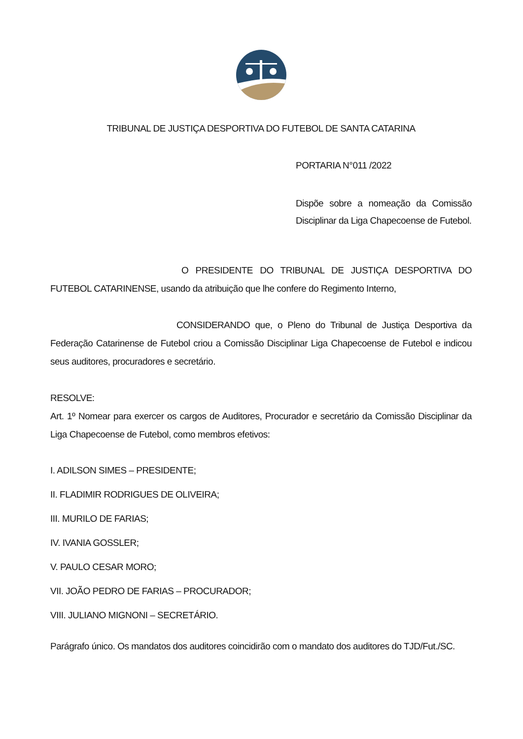TRIBUNAL DE JUSTIÇA DESPORTIVA DO FUTEBOL DE SANTA CATARINA
PORTARIA N°011 /2022
Dispõe sobre a nomeação da Comissão Disciplinar da Liga Chapecoense de Futebol.
O PRESIDENTE DO TRIBUNAL DE JUSTIÇA DESPORTIVA DO FUTEBOL CATARINENSE, usando da atribuição que lhe confere do Regimento Interno,
CONSIDERANDO que, o Pleno do Tribunal de Justiça Desportiva da Federação Catarinense de Futebol criou a Comissão Disciplinar Liga Chapecoense de Futebol e indicou seus auditores, procuradores e secretário.
RESOLVE:
Art. 1º Nomear para exercer os cargos de Auditores, Procurador e secretário da Comissão Disciplinar da Liga Chapecoense de Futebol, como membros efetivos:
I. ADILSON SIMES – PRESIDENTE;
II. FLADIMIR RODRIGUES DE OLIVEIRA;
III. MURILO DE FARIAS;
IV. IVANIA GOSSLER;
V. PAULO CESAR MORO;
VII. JOÃO PEDRO DE FARIAS – PROCURADOR;
VIII. JULIANO MIGNONI – SECRETÁRIO.
Parágrafo único. Os mandatos dos auditores coincidirão com o mandato dos auditores do TJD/Fut./SC.